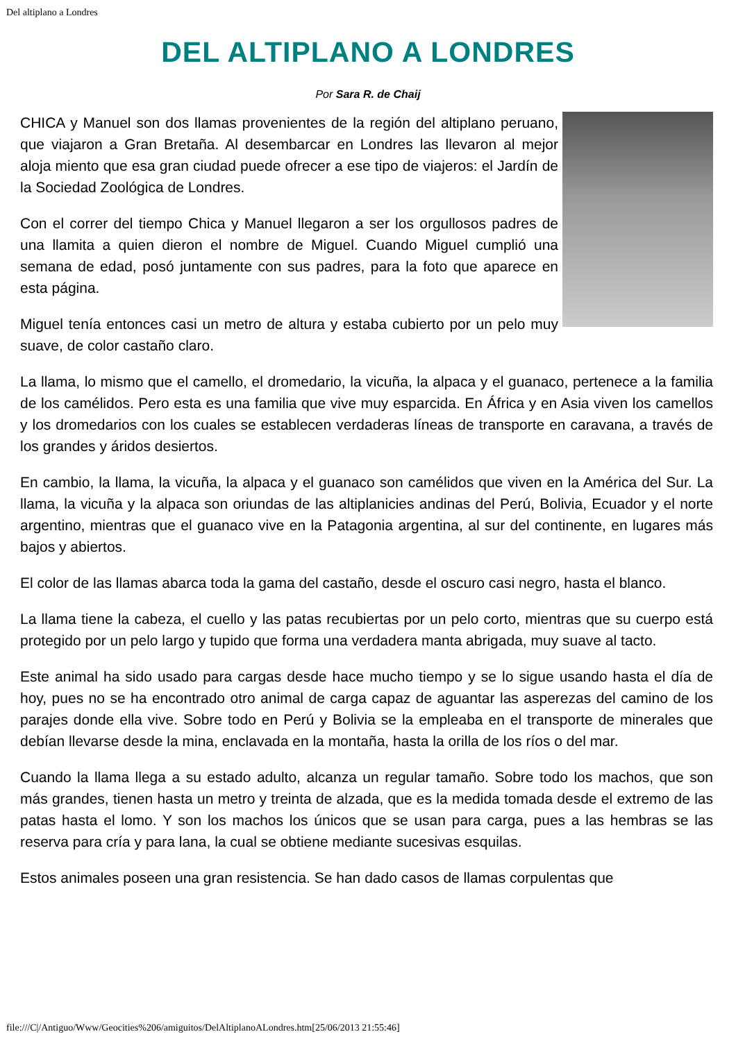Del altiplano a Londres
DEL ALTIPLANO A LONDRES
Por Sara R. de Chaij
CHICA y Manuel son dos llamas provenientes de la región del altiplano peruano, que viajaron a Gran Bretaña. Al desembarcar en Londres las llevaron al mejor aloja miento que esa gran ciudad puede ofrecer a ese tipo de viajeros: el Jardín de la Sociedad Zoológica de Londres.
Con el correr del tiempo Chica y Manuel llegaron a ser los orgullosos padres de una llamita a quien dieron el nombre de Miguel. Cuando Miguel cumplió una semana de edad, posó juntamente con sus padres, para la foto que aparece en esta página.
Miguel tenía entonces casi un metro de altura y estaba cubierto por un pelo muy suave, de color castaño claro.
La llama, lo mismo que el camello, el dromedario, la vicuña, la alpaca y el guanaco, pertenece a la familia de los camélidos. Pero esta es una familia que vive muy esparcida. En África y en Asia viven los camellos y los dromedarios con los cuales se establecen verdaderas líneas de transporte en caravana, a través de los grandes y áridos desiertos.
En cambio, la llama, la vicuña, la alpaca y el guanaco son camélidos que viven en la América del Sur. La llama, la vicuña y la alpaca son oriundas de las altiplanicies andinas del Perú, Bolivia, Ecuador y el norte argentino, mientras que el guanaco vive en la Patagonia argentina, al sur del continente, en lugares más bajos y abiertos.
El color de las llamas abarca toda la gama del castaño, desde el oscuro casi negro, hasta el blanco.
La llama tiene la cabeza, el cuello y las patas recubiertas por un pelo corto, mientras que su cuerpo está protegido por un pelo largo y tupido que forma una verdadera manta abrigada, muy suave al tacto.
Este animal ha sido usado para cargas desde hace mucho tiempo y se lo sigue usando hasta el día de hoy, pues no se ha encontrado otro animal de carga capaz de aguantar las asperezas del camino de los parajes donde ella vive. Sobre todo en Perú y Bolivia se la empleaba en el transporte de minerales que debían llevarse desde la mina, enclavada en la montaña, hasta la orilla de los ríos o del mar.
Cuando la llama llega a su estado adulto, alcanza un regular tamaño. Sobre todo los machos, que son más grandes, tienen hasta un metro y treinta de alzada, que es la medida tomada desde el extremo de las patas hasta el lomo. Y son los machos los únicos que se usan para carga, pues a las hembras se las reserva para cría y para lana, la cual se obtiene mediante sucesivas esquilas.
Estos animales poseen una gran resistencia. Se han dado casos de llamas corpulentas que
file:///C|/Antiguo/Www/Geocities%206/amiguitos/DelAltiplanoALondres.htm[25/06/2013 21:55:46]